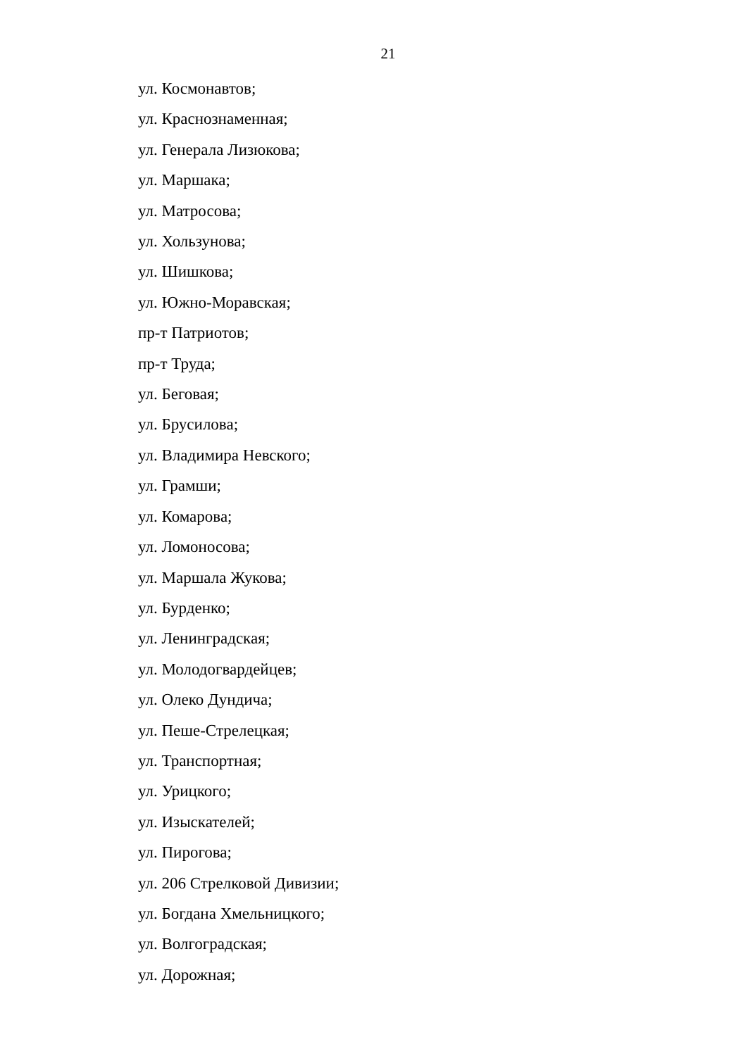21
ул. Космонавтов;
ул. Краснознаменная;
ул. Генерала Лизюкова;
ул. Маршака;
ул. Матросова;
ул. Хользунова;
ул. Шишкова;
ул. Южно-Моравская;
пр-т Патриотов;
пр-т Труда;
ул. Беговая;
ул. Брусилова;
ул. Владимира Невского;
ул. Грамши;
ул. Комарова;
ул. Ломоносова;
ул. Маршала Жукова;
ул. Бурденко;
ул. Ленинградская;
ул. Молодогвардейцев;
ул. Олеко Дундича;
ул. Пеше-Стрелецкая;
ул. Транспортная;
ул. Урицкого;
ул. Изыскателей;
ул. Пирогова;
ул. 206 Стрелковой Дивизии;
ул. Богдана Хмельницкого;
ул. Волгоградская;
ул. Дорожная;